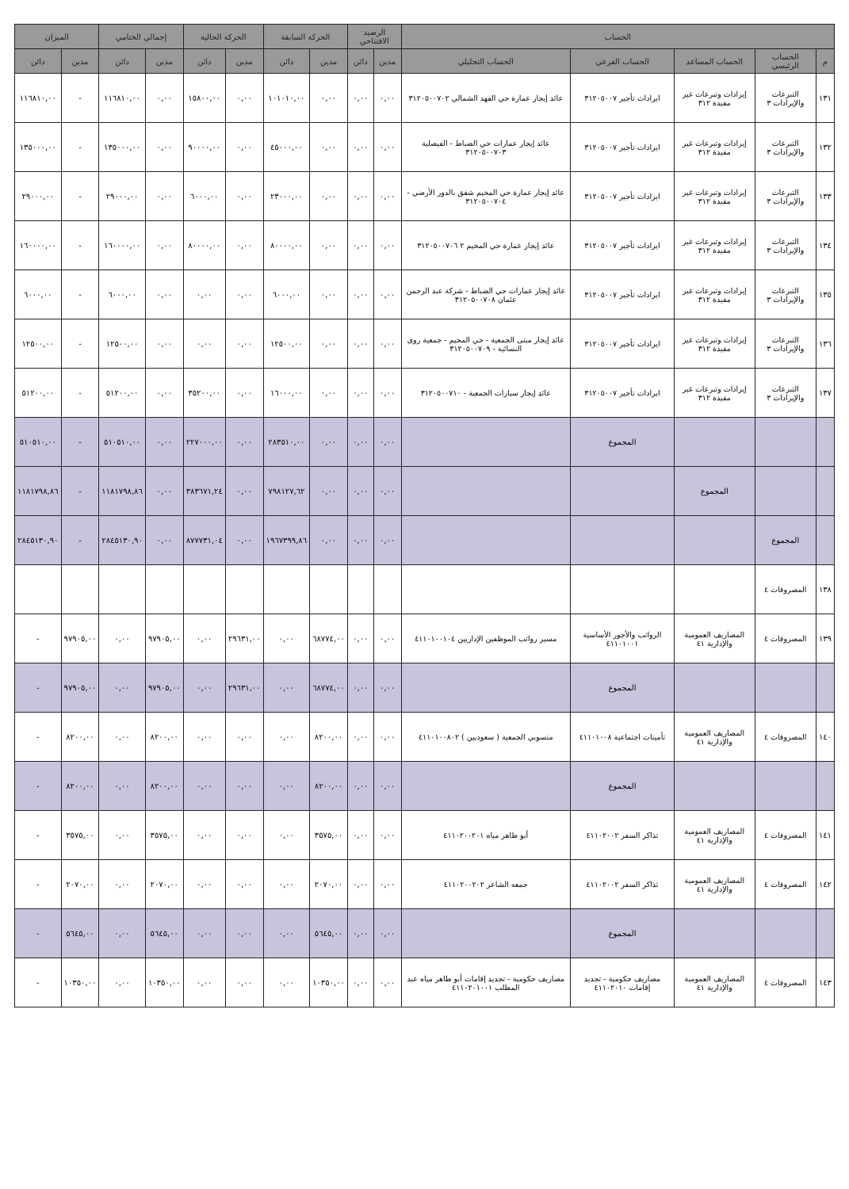| الحساب | | | | | الرصيد الافتتاحي | | الحركة السابقة | | الحركة الحالية | | إجمالي الختامي | | الميزان | |
| --- | --- | --- | --- | --- | --- | --- | --- | --- | --- | --- | --- | --- | --- | --- |
| م | الحساب الرئيسي | الحساب المساعد | الحساب الفرعي | الحساب التحليلي | مدين | دائن | مدين | دائن | مدين | دائن | مدين | دائن | مدين | دائن |
| ١٣١ | التبرعات والإيرادات ٣ | إيرادات وتبرعات غير مقيدة ٣١٢ | ايرادات تأجير ٣١٢٠٥٠٠٧ | عائد إيجار عمارة حي الفهد الشمالي ٣١٢٠٥٠٠٧٠٢ | ٠,٠٠ | ٠,٠٠ | ٠,٠٠ | ١٠١٠١٠,٠٠ | ٠,٠٠ | ١٥٨٠٠,٠٠ | ٠,٠٠ | ١١٦٨١٠,٠٠ | - | ١١٦٨١٠,٠٠ |
| ١٣٢ | التبرعات والإيرادات ٣ | إيرادات وتبرعات غير مقيدة ٣١٢ | ايرادات تأجير ٣١٢٠٥٠٠٧ | عائد إيجار عمارات حي الضباط - الفيصلية ٣١٢٠٥٠٠٧٠٣ | ٠,٠٠ | ٠,٠٠ | ٠,٠٠ | ٤٥٠٠٠,٠٠ | ٠,٠٠ | ٩٠٠٠٠,٠٠ | ٠,٠٠ | ١٣٥٠٠٠,٠٠ | - | ١٣٥٠٠٠,٠٠ |
| ١٣٣ | التبرعات والإيرادات ٣ | إيرادات وتبرعات غير مقيدة ٣١٢ | ايرادات تأجير ٣١٢٠٥٠٠٧ | عائد إيجار عمارة حي المخيم شقق بالدور الأرضي - ٣١٢٠٥٠٠٧٠٤ | ٠,٠٠ | ٠,٠٠ | ٠,٠٠ | ٢٣٠٠٠,٠٠ | ٠,٠٠ | ٦٠٠٠,٠٠ | ٠,٠٠ | ٢٩٠٠٠,٠٠ | - | ٢٩٠٠٠,٠٠ |
| ١٣٤ | التبرعات والإيرادات ٣ | إيرادات وتبرعات غير مقيدة ٣١٢ | ايرادات تأجير ٣١٢٠٥٠٠٧ | عائد إيجار عمارة حي المخيم ٢ ٣١٢٠٥٠٠٧٠٦ | ٠,٠٠ | ٠,٠٠ | ٠,٠٠ | ٨٠٠٠٠,٠٠ | ٠,٠٠ | ٨٠٠٠٠,٠٠ | ٠,٠٠ | ١٦٠٠٠٠,٠٠ | - | ١٦٠٠٠٠,٠٠ |
| ١٣٥ | التبرعات والإيرادات ٣ | إيرادات وتبرعات غير مقيدة ٣١٢ | ايرادات تأجير ٣١٢٠٥٠٠٧ | عائد إيجار عمارات حي الضباط - شركة عبد الرحمن عثمان ٣١٢٠٥٠٠٧٠٨ | ٠,٠٠ | ٠,٠٠ | ٠,٠٠ | ٦٠٠٠,٠٠ | ٠,٠٠ | ٠,٠٠ | ٠,٠٠ | ٦٠٠٠,٠٠ | - | ٦٠٠٠,٠٠ |
| ١٣٦ | التبرعات والإيرادات ٣ | إيرادات وتبرعات غير مقيدة ٣١٢ | ايرادات تأجير ٣١٢٠٥٠٠٧ | عائد إيجار مبنى الجمعية - حي المخيم - جمعية روى النسائية - ٣١٢٠٥٠٠٧٠٩ | ٠,٠٠ | ٠,٠٠ | ٠,٠٠ | ١٢٥٠٠,٠٠ | ٠,٠٠ | ٠,٠٠ | ٠,٠٠ | ١٢٥٠٠,٠٠ | - | ١٢٥٠٠,٠٠ |
| ١٣٧ | التبرعات والإيرادات ٣ | إيرادات وتبرعات غير مقيدة ٣١٢ | ايرادات تأجير ٣١٢٠٥٠٠٧ | عائد إيجار سيارات الجمعية - ٣١٢٠٥٠٠٧١٠ | ٠,٠٠ | ٠,٠٠ | ٠,٠٠ | ١٦٠٠٠,٠٠ | ٠,٠٠ | ٣٥٢٠٠,٠٠ | ٠,٠٠ | ٥١٢٠٠,٠٠ | - | ٥١٢٠٠,٠٠ |
| | | | المجموع | | ٠,٠٠ | ٠,٠٠ | ٠,٠٠ | ٢٨٣٥١٠,٠٠ | ٠,٠٠ | ٢٢٧٠٠٠,٠٠ | ٠,٠٠ | ٥١٠٥١٠,٠٠ | - | ٥١٠٥١٠,٠٠ |
| | | المجموع | | | ٠,٠٠ | ٠,٠٠ | ٠,٠٠ | ٧٩٨١٢٧,٦٢ | ٠,٠٠ | ٣٨٣٦٧١,٢٤ | ٠,٠٠ | ١١٨١٧٩٨,٨٦ | - | ١١٨١٧٩٨,٨٦ |
| | المجموع | | | | ٠,٠٠ | ٠,٠٠ | ٠,٠٠ | ١٩٦٧٣٩٩,٨٦ | ٠,٠٠ | ٨٧٧٧٣١,٠٤ | ٠,٠٠ | ٢٨٤٥١٣٠,٩٠ | - | ٢٨٤٥١٣٠,٩٠ |
| ١٣٨ | المصروفات ٤ | | | | | | | | | | | | | |
| ١٣٩ | المصروفات ٤ | المصاريف العمومية والإدارية ٤١ | الرواتب والأجور الأساسية ٤١١٠١٠٠١ | مسير رواتب الموظفين الإداريين ٤١١٠١٠٠١٠٤ | ٠,٠٠ | ٠,٠٠ | ٦٨٧٧٤,٠٠ | ٠,٠٠ | ٢٩٦٣١,٠٠ | ٠,٠٠ | ٩٧٩٠٥,٠٠ | ٠,٠٠ | ٩٧٩٠٥,٠٠ | - |
| | | | المجموع | | ٠,٠٠ | ٠,٠٠ | ٦٨٧٧٤,٠٠ | ٠,٠٠ | ٢٩٦٣١,٠٠ | ٠,٠٠ | ٩٧٩٠٥,٠٠ | ٠,٠٠ | ٩٧٩٠٥,٠٠ | - |
| ١٤٠ | المصروفات ٤ | المصاريف العمومية والإدارية ٤١ | تأمينات اجتماعية ٤١١٠١٠٠٨ | منسوبي الجمعية ( سعوديين ) ٤١١٠١٠٠٨٠٢ | ٠,٠٠ | ٠,٠٠ | ٨٢٠٠,٠٠ | ٠,٠٠ | ٠,٠٠ | ٠,٠٠ | ٨٢٠٠,٠٠ | ٠,٠٠ | ٨٢٠٠,٠٠ | - |
| | | | المجموع | | ٠,٠٠ | ٠,٠٠ | ٨٢٠٠,٠٠ | ٠,٠٠ | ٠,٠٠ | ٠,٠٠ | ٨٢٠٠,٠٠ | ٠,٠٠ | ٨٢٠٠,٠٠ | - |
| ١٤١ | المصروفات ٤ | المصاريف العمومية والإدارية ٤١ | تذاكر السفر ٤١١٠٢٠٠٢ | أبو طاهر مياه ٤١١٠٢٠٠٢٠١ | ٠,٠٠ | ٠,٠٠ | ٣٥٧٥,٠٠ | ٠,٠٠ | ٠,٠٠ | ٠,٠٠ | ٣٥٧٥,٠٠ | ٠,٠٠ | ٣٥٧٥,٠٠ | - |
| ١٤٢ | المصروفات ٤ | المصاريف العمومية والإدارية ٤١ | تذاكر السفر ٤١١٠٢٠٠٢ | جمعه الشاعر ٤١١٠٢٠٠٢٠٢ | ٠,٠٠ | ٠,٠٠ | ٢٠٧٠,٠٠ | ٠,٠٠ | ٠,٠٠ | ٠,٠٠ | ٢٠٧٠,٠٠ | ٠,٠٠ | ٢٠٧٠,٠٠ | - |
| | | | المجموع | | ٠,٠٠ | ٠,٠٠ | ٥٦٤٥,٠٠ | ٠,٠٠ | ٠,٠٠ | ٠,٠٠ | ٥٦٤٥,٠٠ | ٠,٠٠ | ٥٦٤٥,٠٠ | - |
| ١٤٣ | المصروفات ٤ | المصاريف العمومية والإدارية ٤١ | مصاريف حكومية - تجديد إقامات ٤١١٠٢٠١٠ | مصاريف حكومية - تجديد إقامات أبو طاهر مياه عبد المطلب ٤١١٠٢٠١٠٠١ | ٠,٠٠ | ٠,٠٠ | ١٠٣٥٠,٠٠ | ٠,٠٠ | ٠,٠٠ | ٠,٠٠ | ١٠٣٥٠,٠٠ | ٠,٠٠ | ١٠٣٥٠,٠٠ | - |